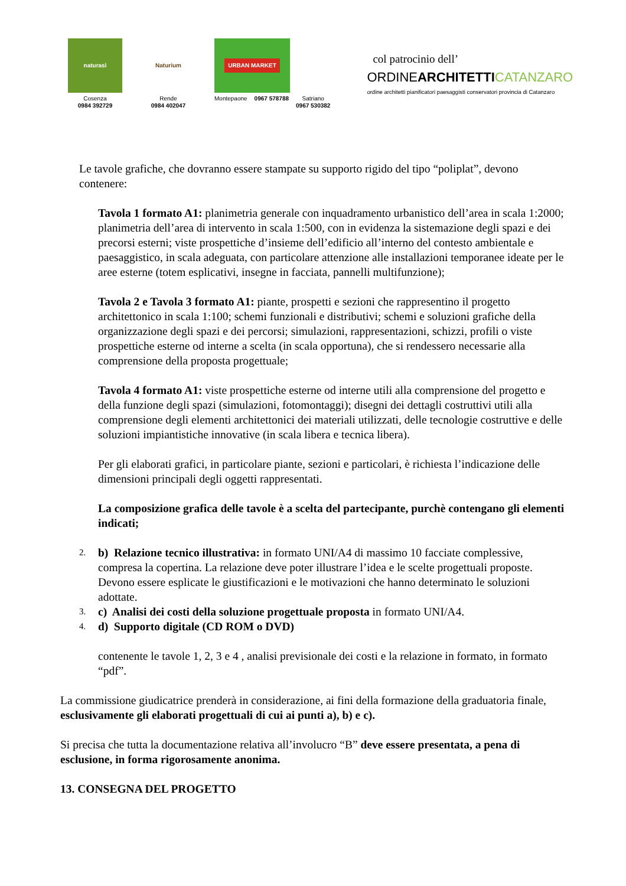naturasì
Cosenza
0984 392729
Naturium
Rende
0984 402047
URBAN MARKET
Montepaone
0967 578788 Satriano
0967 530382
col patrocinio dell’
ORDINEARCHITETTI CATANZARO
ordine architetti pianificatori paesaggisti conservatori provincia di Catanzaro
Le tavole grafiche, che dovranno essere stampate su supporto rigido del tipo “poliplat”, devono contenere:
Tavola 1 formato A1: planimetria generale con inquadramento urbanistico dell’area in scala 1:2000; planimetria dell’area di intervento in scala 1:500, con in evidenza la sistemazione degli spazi e dei precorsi esterni; viste prospettiche d’insieme dell’edificio all’interno del contesto ambientale e paesaggistico, in scala adeguata, con particolare attenzione alle installazioni temporanee ideate per le aree esterne (totem esplicativi, insegne in facciata, pannelli multifunzione);
Tavola 2 e Tavola 3 formato A1: piante, prospetti e sezioni che rappresentino il progetto architettonico in scala 1:100; schemi funzionali e distributivi; schemi e soluzioni grafiche della organizzazione degli spazi e dei percorsi; simulazioni, rappresentazioni, schizzi, profili o viste prospettiche esterne od interne a scelta (in scala opportuna), che si rendessero necessarie alla comprensione della proposta progettuale;
Tavola 4 formato A1: viste prospettiche esterne od interne utili alla comprensione del progetto e della funzione degli spazi (simulazioni, fotomontaggi); disegni dei dettagli costruttivi utili alla comprensione degli elementi architettonici dei materiali utilizzati, delle tecnologie costruttive e delle soluzioni impiantistiche innovative (in scala libera e tecnica libera).
Per gli elaborati grafici, in particolare piante, sezioni e particolari, è richiesta l’indicazione delle dimensioni principali degli oggetti rappresentati.
La composizione grafica delle tavole è a scelta del partecipante, purchè contengano gli elementi indicati;
2.
b) Relazione tecnico illustrativa: in formato UNI/A4 di massimo 10 facciate complessive, compresa la copertina. La relazione deve poter illustrare l’idea e le scelte progettuali proposte. Devono essere esplicate le giustificazioni e le motivazioni che hanno determinato le soluzioni adottate.
3.
c) Analisi dei costi della soluzione progettuale proposta in formato UNI/A4.
4.
d) Supporto digitale (CD ROM o DVD)
contenente le tavole 1, 2, 3 e 4 , analisi previsionale dei costi e la relazione in formato, in formato “pdf”.
La commissione giudicatrice prenderà in considerazione, ai fini della formazione della graduatoria finale, esclusivamente gli elaborati progettuali di cui ai punti a), b) e c).
Si precisa che tutta la documentazione relativa all’involucro “B” deve essere presentata, a pena di esclusione, in forma rigorosamente anonima.
13. CONSEGNA DEL PROGETTO